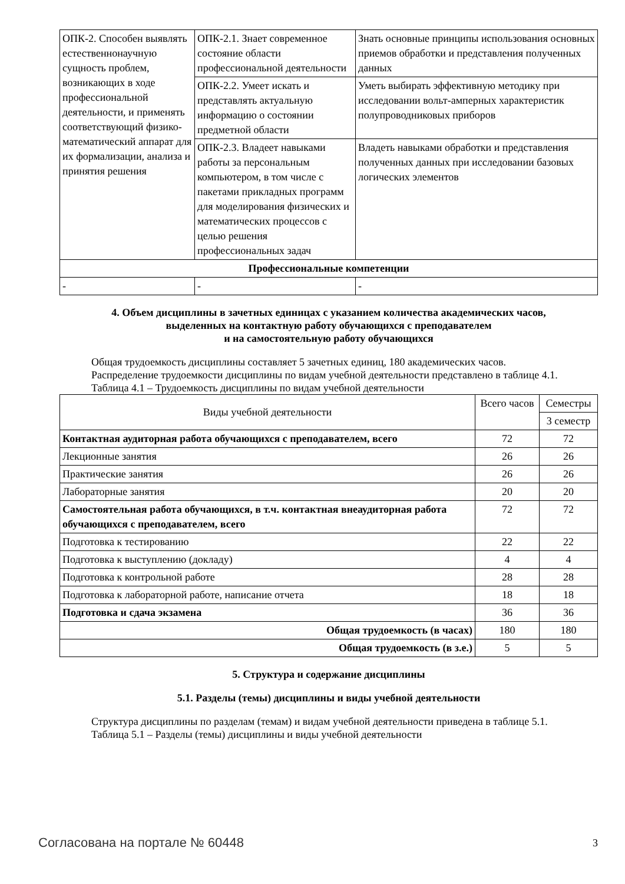| ОПК-2. Способен выявлять естественнонаучную сущность проблем, возникающих в ходе профессиональной деятельности, и применять соответствующий физико-математический аппарат для их формализации, анализа и принятия решения | ОПК-2.1. Знает современное состояние области профессиональной деятельности | Знать основные принципы использования основных приемов обработки и представления полученных данных |
| | ОПК-2.2. Умеет искать и представлять актуальную информацию о состоянии предметной области | Уметь выбирать эффективную методику при исследовании вольт-амперных характеристик полупроводниковых приборов |
| | ОПК-2.3. Владеет навыками работы за персональным компьютером, в том числе с пакетами прикладных программ для моделирования физических и математических процессов с целью решения профессиональных задач | Владеть навыками обработки и представления полученных данных при исследовании базовых логических элементов |
| Профессиональные компетенции | | |
| - | - | - |
4. Объем дисциплины в зачетных единицах с указанием количества академических часов,
выделенных на контактную работу обучающихся с преподавателем
и на самостоятельную работу обучающихся
Общая трудоемкость дисциплины составляет 5 зачетных единиц, 180 академических часов.
Распределение трудоемкости дисциплины по видам учебной деятельности представлено в таблице 4.1.
Таблица 4.1 – Трудоемкость дисциплины по видам учебной деятельности
| Виды учебной деятельности | Всего часов | Семестры |
| --- | --- | --- |
| | | 3 семестр |
| Контактная аудиторная работа обучающихся с преподавателем, всего | 72 | 72 |
| Лекционные занятия | 26 | 26 |
| Практические занятия | 26 | 26 |
| Лабораторные занятия | 20 | 20 |
| Самостоятельная работа обучающихся, в т.ч. контактная внеаудиторная работа обучающихся с преподавателем, всего | 72 | 72 |
| Подготовка к тестированию | 22 | 22 |
| Подготовка к выступлению (докладу) | 4 | 4 |
| Подготовка к контрольной работе | 28 | 28 |
| Подготовка к лабораторной работе, написание отчета | 18 | 18 |
| Подготовка и сдача экзамена | 36 | 36 |
| Общая трудоемкость (в часах) | 180 | 180 |
| Общая трудоемкость (в з.е.) | 5 | 5 |
5. Структура и содержание дисциплины
5.1. Разделы (темы) дисциплины и виды учебной деятельности
Структура дисциплины по разделам (темам) и видам учебной деятельности приведена в таблице 5.1.
Таблица 5.1 – Разделы (темы) дисциплины и виды учебной деятельности
Согласована на портале № 60448 3